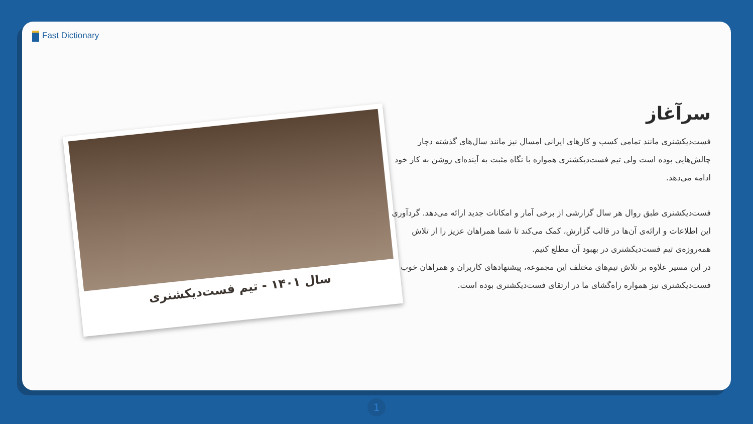Fast Dictionary
سال ۱۴۰۱ - تیم فست‌دیکشنری
سرآغاز
فست‌دیکشنری مانند تمامی کسب و کارهای ایرانی امسال نیز مانند سال‌های گذشته دچار چالش‌هایی بوده است ولی تیم فست‌دیکشنری همواره با نگاه مثبت به آینده‌ای روشن به کار خود ادامه می‌دهد.
فست‌دیکشنری طبق روال هر سال گزارشی از برخی آمار و امکانات جدید ارائه می‌دهد. گردآوری این اطلاعات و ارائه‌ی آن‌ها در قالب گزارش، کمک می‌کند تا شما همراهان عزیز را از تلاش همه‌روزه‌ی تیم فست‌دیکشنری در بهبود آن مطلع کنیم.
در این مسیر علاوه بر تلاش تیم‌های مختلف این مجموعه، پیشنهادهای کاربران و همراهان خوب فست‌دیکشنری نیز همواره راه‌گشای ما در ارتقای فست‌دیکشنری بوده است.
1